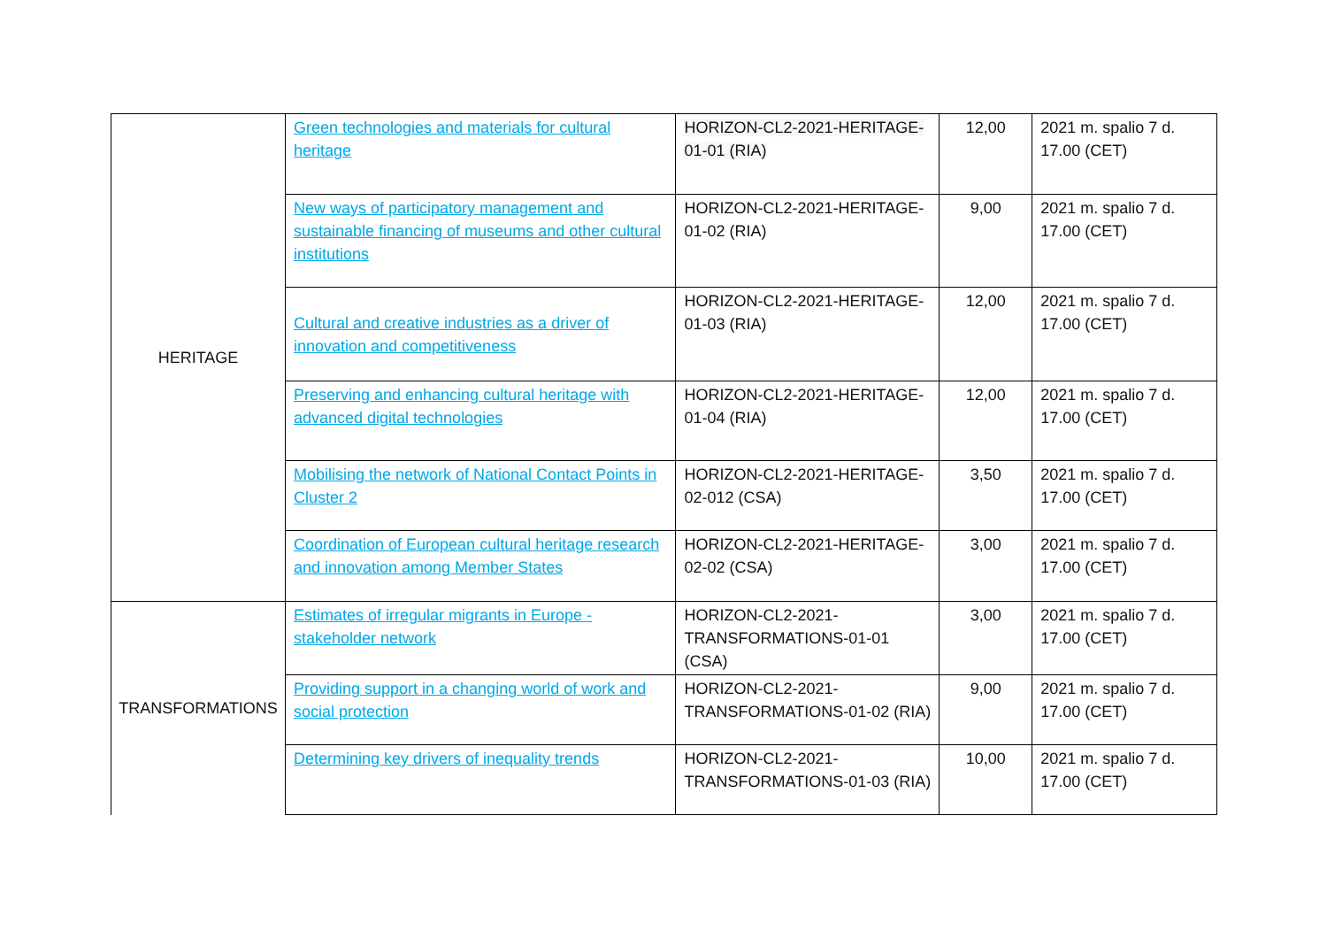| HERITAGE | Green technologies and materials for cultural heritage | HORIZON-CL2-2021-HERITAGE-01-01 (RIA) | 12,00 | 2021 m. spalio 7 d. 17.00 (CET) |
| | New ways of participatory management and sustainable financing of museums and other cultural institutions | HORIZON-CL2-2021-HERITAGE-01-02 (RIA) | 9,00 | 2021 m. spalio 7 d. 17.00 (CET) |
| | Cultural and creative industries as a driver of innovation and competitiveness | HORIZON-CL2-2021-HERITAGE-01-03 (RIA) | 12,00 | 2021 m. spalio 7 d. 17.00 (CET) |
| | Preserving and enhancing cultural heritage with advanced digital technologies | HORIZON-CL2-2021-HERITAGE-01-04 (RIA) | 12,00 | 2021 m. spalio 7 d. 17.00 (CET) |
| | Mobilising the network of National Contact Points in Cluster 2 | HORIZON-CL2-2021-HERITAGE-02-012 (CSA) | 3,50 | 2021 m. spalio 7 d. 17.00 (CET) |
| | Coordination of European cultural heritage research and innovation among Member States | HORIZON-CL2-2021-HERITAGE-02-02 (CSA) | 3,00 | 2021 m. spalio 7 d. 17.00 (CET) |
| TRANSFORMATIONS | Estimates of irregular migrants in Europe - stakeholder network | HORIZON-CL2-2021-TRANSFORMATIONS-01-01 (CSA) | 3,00 | 2021 m. spalio 7 d. 17.00 (CET) |
| | Providing support in a changing world of work and social protection | HORIZON-CL2-2021-TRANSFORMATIONS-01-02 (RIA) | 9,00 | 2021 m. spalio 7 d. 17.00 (CET) |
| | Determining key drivers of inequality trends | HORIZON-CL2-2021-TRANSFORMATIONS-01-03 (RIA) | 10,00 | 2021 m. spalio 7 d. 17.00 (CET) |